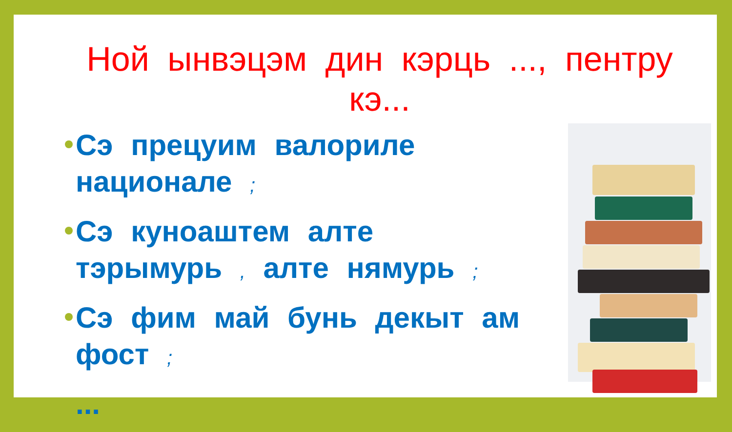Ной ынвэцэм дин кэрць ..., пентру кэ...
Сэ прецуим валориле национале ;
Сэ куноаштем алте тэрымурь , алте нямурь ;
Сэ фим май бунь декыт ам фост ;
...